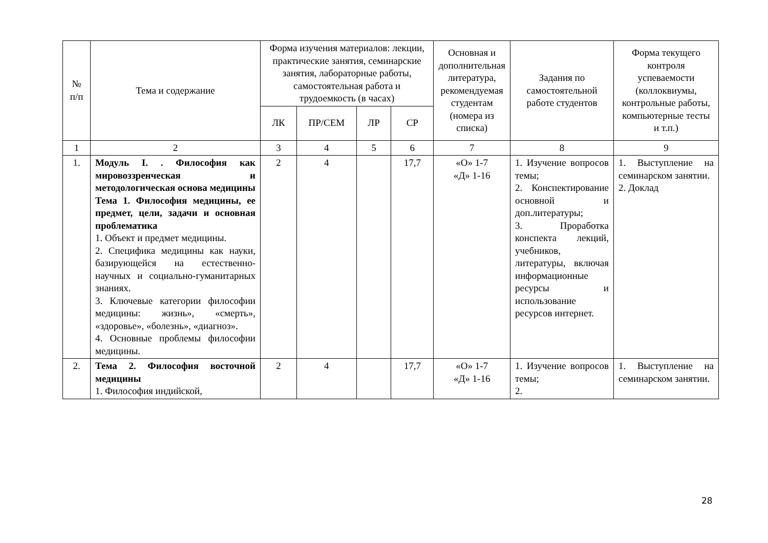| № п/п | Тема и содержание | Форма изучения материалов: лекции, практические занятия, семинарские занятия, лабораторные работы, самостоятельная работа и трудоемкость (в часах) | | | | Основная и дополнительная литература, рекомендуемая студентам (номера из списка) | Задания по самостоятельной работе студентов | Форма текущего контроля успеваемости (коллоквиумы, контрольные работы, компьютерные тесты и т.п.) |
| --- | --- | --- | --- | --- | --- | --- | --- | --- |
| | | ЛК | ПР/СЕМ | ЛР | СР | | | |
| 1 | 2 | 3 | 4 | 5 | 6 | 7 | 8 | 9 |
| 1. | Модуль I. . Философия как мировоззренческая и методологическая основа медицины Тема 1. Философия медицины, ее предмет, цели, задачи и основная проблематика 1. Объект и предмет медицины. 2. Специфика медицины как науки, базирующейся на естественно-научных и социально-гуманитарных знаниях. 3. Ключевые категории философии медицины: жизнь», «смерть», «здоровье», «болезнь», «диагноз». 4. Основные проблемы философии медицины. | 2 | 4 | | 17,7 | «О» 1-7 «Д» 1-16 | 1. Изучение вопросов темы; 2. Конспектирование основной и доп.литературы; 3. Проработка конспекта лекций, учебников, литературы, включая информационные ресурсы и использование ресурсов интернет. | 1. Выступление на семинарском занятии. 2. Доклад |
| 2. | Тема 2. Философия восточной медицины 1. Философия индийской, | 2 | 4 | | 17,7 | «О» 1-7 «Д» 1-16 | 1. Изучение вопросов темы; 2. | 1. Выступление на семинарском занятии. |
28